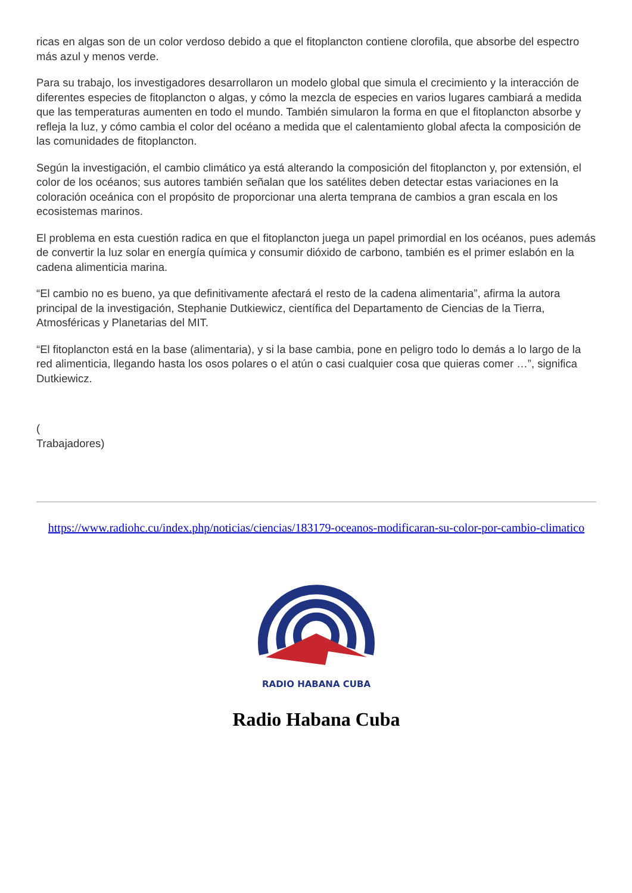ricas en algas son de un color verdoso debido a que el fitoplancton contiene clorofila, que absorbe del espectro más azul y menos verde.
Para su trabajo, los investigadores desarrollaron un modelo global que simula el crecimiento y la interacción de diferentes especies de fitoplancton o algas, y cómo la mezcla de especies en varios lugares cambiará a medida que las temperaturas aumenten en todo el mundo. También simularon la forma en que el fitoplancton absorbe y refleja la luz, y cómo cambia el color del océano a medida que el calentamiento global afecta la composición de las comunidades de fitoplancton.
Según la investigación, el cambio climático ya está alterando la composición del fitoplancton y, por extensión, el color de los océanos; sus autores también señalan que los satélites deben detectar estas variaciones en la coloración oceánica con el propósito de proporcionar una alerta temprana de cambios a gran escala en los ecosistemas marinos.
El problema en esta cuestión radica en que el fitoplancton juega un papel primordial en los océanos, pues además de convertir la luz solar en energía química y consumir dióxido de carbono, también es el primer eslabón en la cadena alimenticia marina.
“El cambio no es bueno, ya que definitivamente afectará el resto de la cadena alimentaria”, afirma la autora principal de la investigación, Stephanie Dutkiewicz, científica del Departamento de Ciencias de la Tierra, Atmosféricas y Planetarias del MIT.
“El fitoplancton está en la base (alimentaria), y si la base cambia, pone en peligro todo lo demás a lo largo de la red alimenticia, llegando hasta los osos polares o el atún o casi cualquier cosa que quieras comer …”, significa Dutkiewicz.
(
Trabajadores)
https://www.radiohc.cu/index.php/noticias/ciencias/183179-oceanos-modificaran-su-color-por-cambio-climatico
RADIO HABANA CUBA
Radio Habana Cuba